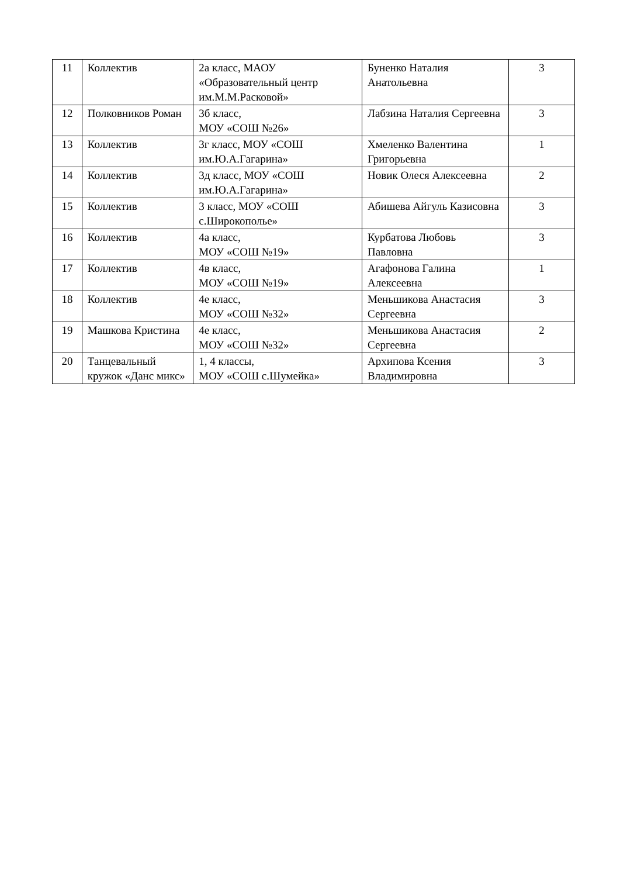| 11 | Коллектив | 2а класс, МАОУ «Образовательный центр им.М.М.Расковой» | Буненко Наталия Анатольевна | 3 |
| 12 | Полковников Роман | 3б класс, МОУ «СОШ №26» | Лабзина Наталия Сергеевна | 3 |
| 13 | Коллектив | 3г класс, МОУ «СОШ им.Ю.А.Гагарина» | Хмеленко Валентина Григорьевна | 1 |
| 14 | Коллектив | 3д класс, МОУ «СОШ им.Ю.А.Гагарина» | Новик Олеся Алексеевна | 2 |
| 15 | Коллектив | 3 класс, МОУ «СОШ с.Широкополье» | Абишева Айгуль Казисовна | 3 |
| 16 | Коллектив | 4а класс, МОУ «СОШ №19» | Курбатова Любовь Павловна | 3 |
| 17 | Коллектив | 4в класс, МОУ «СОШ №19» | Агафонова Галина Алексеевна | 1 |
| 18 | Коллектив | 4е класс, МОУ «СОШ №32» | Меньшикова Анастасия Сергеевна | 3 |
| 19 | Машкова Кристина | 4е класс, МОУ «СОШ №32» | Меньшикова Анастасия Сергеевна | 2 |
| 20 | Танцевальный кружок «Данс микс» | 1, 4 классы, МОУ «СОШ с.Шумейка» | Архипова Ксения Владимировна | 3 |